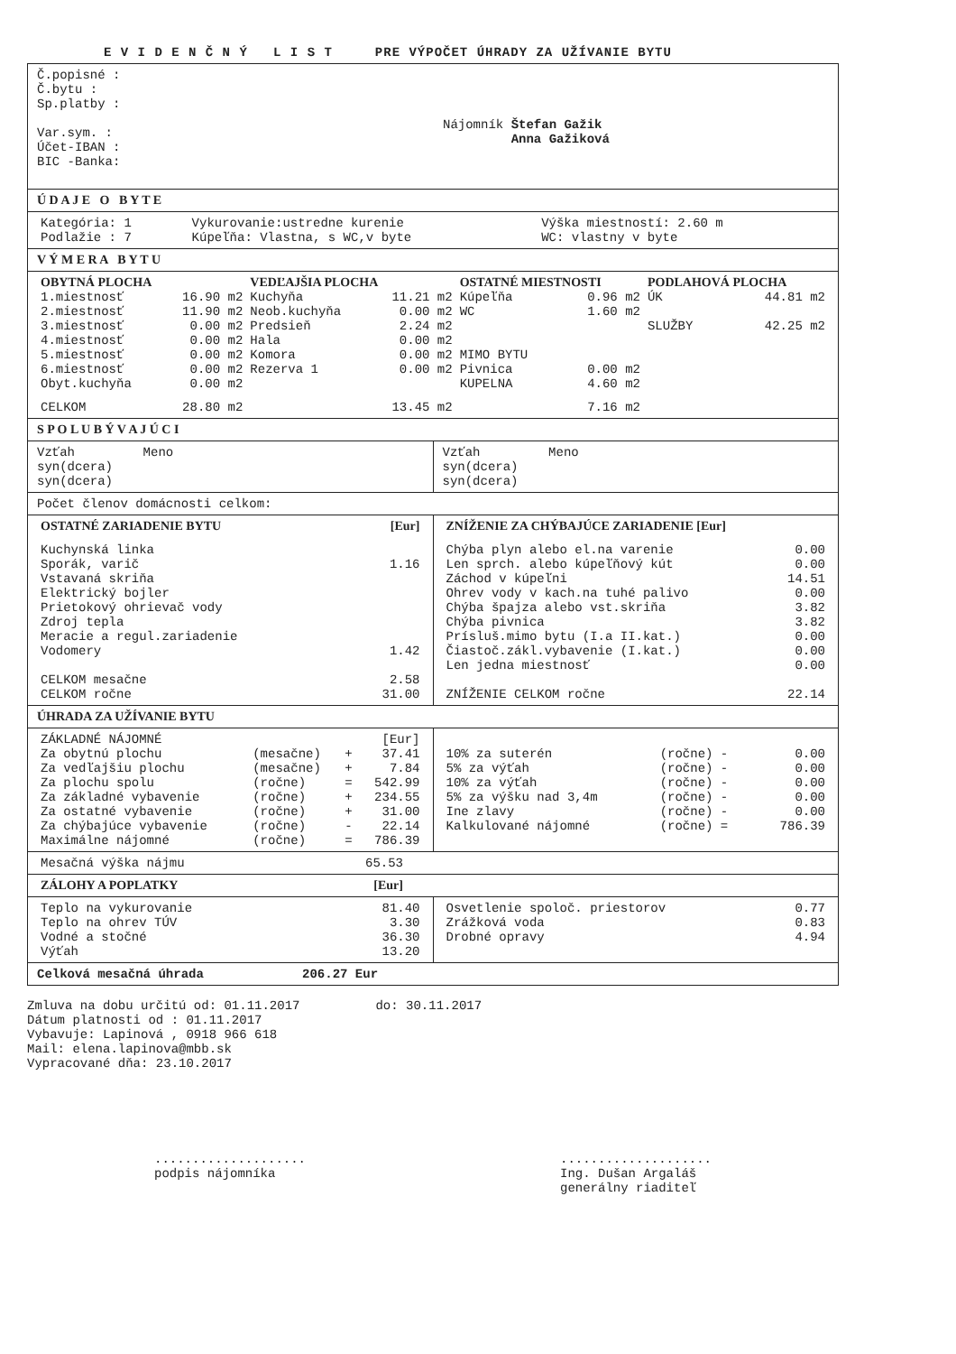E V I D E N Č N Ý L I S T PRE VÝPOČET ÚHRADY ZA UŽÍVANIE BYTU
Č.popisné :
Č.bytu :
Sp.platby :
Var.sym. :
Účet-IBAN :
BIC -Banka:
Nájomník Štefan Gažik
Anna Gažiková
Ú D A J E O B Y T E
| Kategória: 1 Podlažie : 7 | Vykurovanie:ustredne kurenie Kúpeľňa: Vlastna, s WC,v byte | Výška miestností: 2.60 m WC: vlastny v byte |
V Ý M E R A B Y T U
| OBYTNÁ PLOCHA | | VEDĽAJŠIA PLOCHA | | OSTATNÉ MIESTNOSTI | | PODLAHOVÁ PLOCHA | |
| --- | --- | --- | --- | --- | --- | --- | --- |
| 1.miestnosť | 16.90 m2 | Kuchyňa | 11.21 m2 | Kúpeľňa | 0.96 m2 | ÚK | 44.81 m2 |
| 2.miestnosť | 11.90 m2 | Neob.kuchyňa | 0.00 m2 | WC | 1.60 m2 | | |
| 3.miestnosť | 0.00 m2 | Predsieň | 2.24 m2 | | | SLUŽBY | 42.25 m2 |
| 4.miestnosť | 0.00 m2 | Hala | 0.00 m2 | | | | |
| 5.miestnosť | 0.00 m2 | Komora | 0.00 m2 | MIMO BYTU | | | |
| 6.miestnosť | 0.00 m2 | Rezerva 1 | 0.00 m2 | Pivnica | 0.00 m2 | | |
| Obyt.kuchyňa | 0.00 m2 | | | KUPELNA | 4.60 m2 | | |
| CELKOM | 28.80 m2 | | 13.45 m2 | | 7.16 m2 | | |
S P O L U B Ý V A J Ú C I
Vzťah Meno
syn(dcera)
syn(dcera)
Vzťah Meno
syn(dcera)
syn(dcera)
Počet členov domácnosti celkom:
| OSTATNÉ ZARIADENIE BYTU | [Eur] |
| --- | --- |
| Kuchynská linka Sporák, varič Vstavaná skriňa Elektrický bojler Prietokový ohrievač vody Zdroj tepla Meracie a regul.zariadenie Vodomery | 1.16 1.42 |
| CELKOM mesačne CELKOM ročne | 2.58 31.00 |
| ZNÍŽENIE ZA CHÝBAJÚCE ZARIADENIE [Eur] | |
| --- | --- |
| Chýba plyn alebo el.na varenie Len sprch. alebo kúpeľňový kút Záchod v kúpeľni Ohrev vody v kach.na tuhé palivo Chýba špajza alebo vst.skriňa Chýba pivnica Prísluš.mimo bytu (I.a II.kat.) Čiastoč.zákl.vybavenie (I.kat.) Len jedna miestnosť | 0.00 0.00 14.51 0.00 3.82 3.82 0.00 0.00 0.00 |
| ZNÍŽENIE CELKOM ročne | 22.14 |
ÚHRADA ZA UŽÍVANIE BYTU
| ZÁKLADNÉ NÁJOMNÉ | | | [Eur] |
| Za obytnú plochu | (mesačne) | + | 37.41 |
| Za vedľajšiu plochu | (mesačne) | + | 7.84 |
| Za plochu spolu | (ročne) | = | 542.99 |
| Za základné vybavenie | (ročne) | + | 234.55 |
| Za ostatné vybavenie | (ročne) | + | 31.00 |
| Za chýbajúce vybavenie | (ročne) | - | 22.14 |
| Maximálne nájomné | (ročne) | = | 786.39 |
| 10% za suterén | (ročne) - | 0.00 |
| 5% za výťah | (ročne) - | 0.00 |
| 10% za výťah | (ročne) - | 0.00 |
| 5% za výšku nad 3,4m | (ročne) - | 0.00 |
| Ine zlavy | (ročne) - | 0.00 |
| Kalkulované nájomné | (ročne) = | 786.39 |
| Mesačná výška nájmu | 65.53 |
| ZÁLOHY A POPLATKY | [Eur] |
| --- | --- |
| Teplo na vykurovanie Teplo na ohrev TÚV Vodné a stočné Výťah | 81.40 3.30 36.30 13.20 |
| Osvetlenie spoloč. priestorov Zrážková voda Drobné opravy | 0.77 0.83 4.94 |
Celková mesačná úhrada 206.27 Eur
Zmluva na dobu určitú od: 01.11.2017 do: 30.11.2017
Dátum platnosti od : 01.11.2017
Vybavuje: Lapinová , 0918 966 618
Mail: elena.lapinova@mbb.sk
Vypracované dňa: 23.10.2017
....................
podpis nájomníka
....................
Ing. Dušan Argaláš
generálny riaditeľ